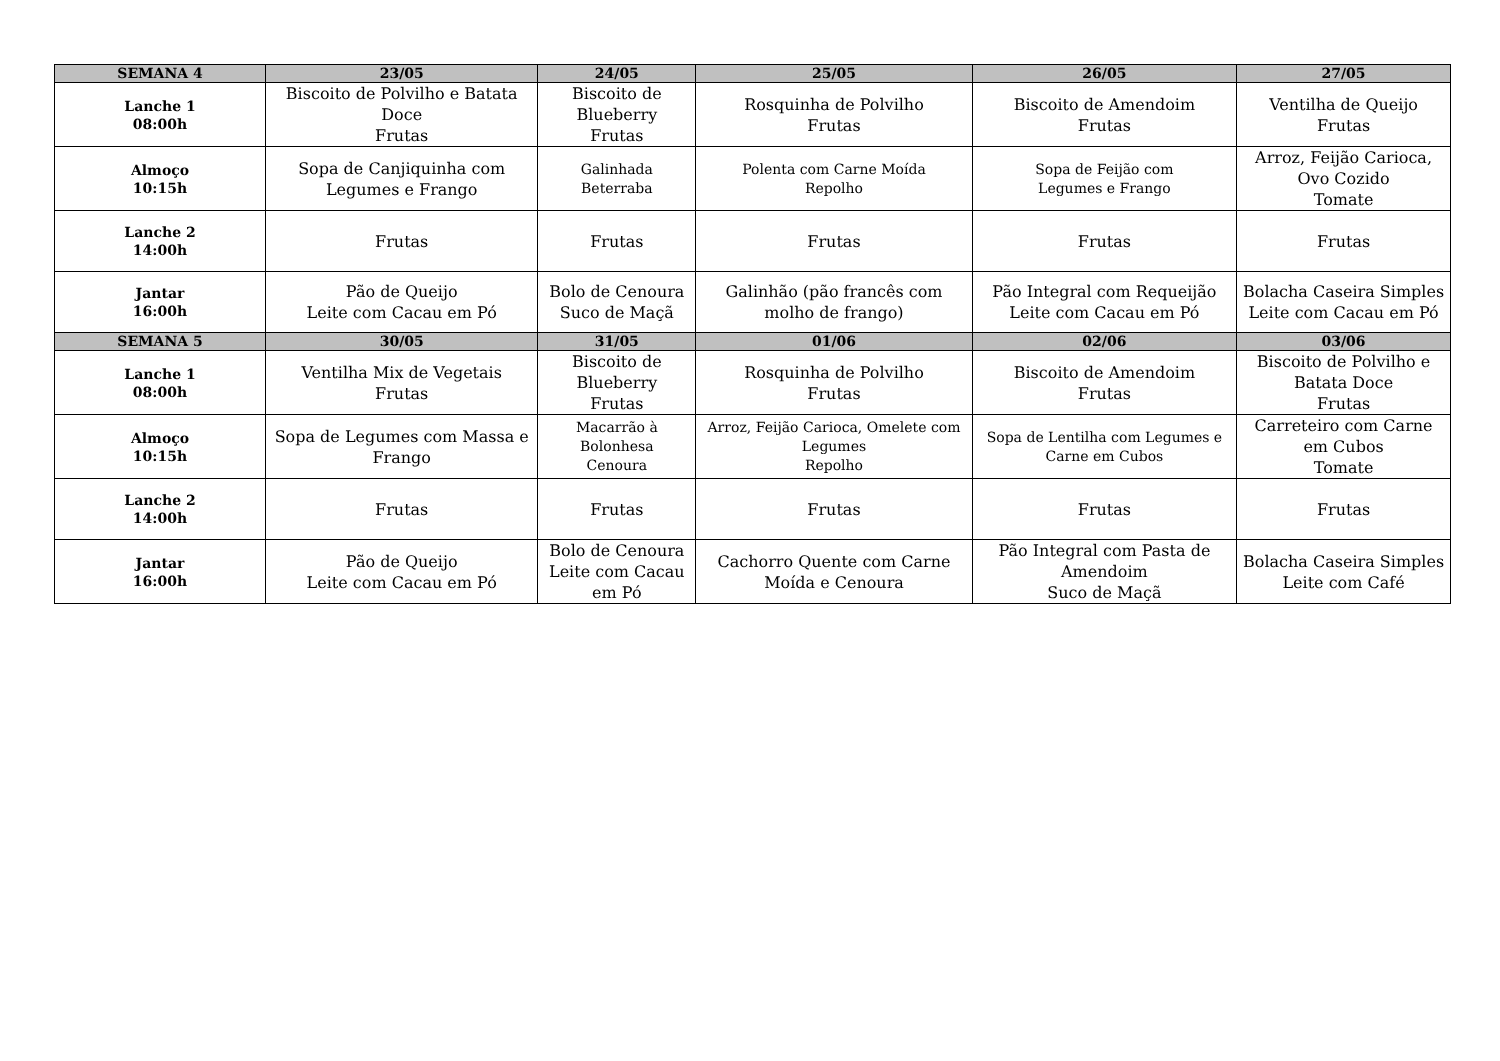| SEMANA 4 | 23/05 | 24/05 | 25/05 | 26/05 | 27/05 |
| --- | --- | --- | --- | --- | --- |
| Lanche 1 08:00h | Biscoito de Polvilho e Batata Doce Frutas | Biscoito de Blueberry Frutas | Rosquinha de Polvilho Frutas | Biscoito de Amendoim Frutas | Ventilha de Queijo Frutas |
| Almoço 10:15h | Sopa de Canjiquinha com Legumes e Frango | Galinhada Beterraba | Polenta com Carne Moída Repolho | Sopa de Feijão com Legumes e Frango | Arroz, Feijão Carioca, Ovo Cozido Tomate |
| Lanche 2 14:00h | Frutas | Frutas | Frutas | Frutas | Frutas |
| Jantar 16:00h | Pão de Queijo Leite com Cacau em Pó | Bolo de Cenoura Suco de Maçã | Galinhão (pão francês com molho de frango) | Pão Integral com Requeijão Leite com Cacau em Pó | Bolacha Caseira Simples Leite com Cacau em Pó |
| SEMANA 5 | 30/05 | 31/05 | 01/06 | 02/06 | 03/06 |
| Lanche 1 08:00h | Ventilha Mix de Vegetais Frutas | Biscoito de Blueberry Frutas | Rosquinha de Polvilho Frutas | Biscoito de Amendoim Frutas | Biscoito de Polvilho e Batata Doce Frutas |
| Almoço 10:15h | Sopa de Legumes com Massa e Frango | Macarrão à Bolonhesa Cenoura | Arroz, Feijão Carioca, Omelete com Legumes Repolho | Sopa de Lentilha com Legumes e Carne em Cubos | Carreteiro com Carne em Cubos Tomate |
| Lanche 2 14:00h | Frutas | Frutas | Frutas | Frutas | Frutas |
| Jantar 16:00h | Pão de Queijo Leite com Cacau em Pó | Bolo de Cenoura Leite com Cacau em Pó | Cachorro Quente com Carne Moída e Cenoura | Pão Integral com Pasta de Amendoim Suco de Maçã | Bolacha Caseira Simples Leite com Café |